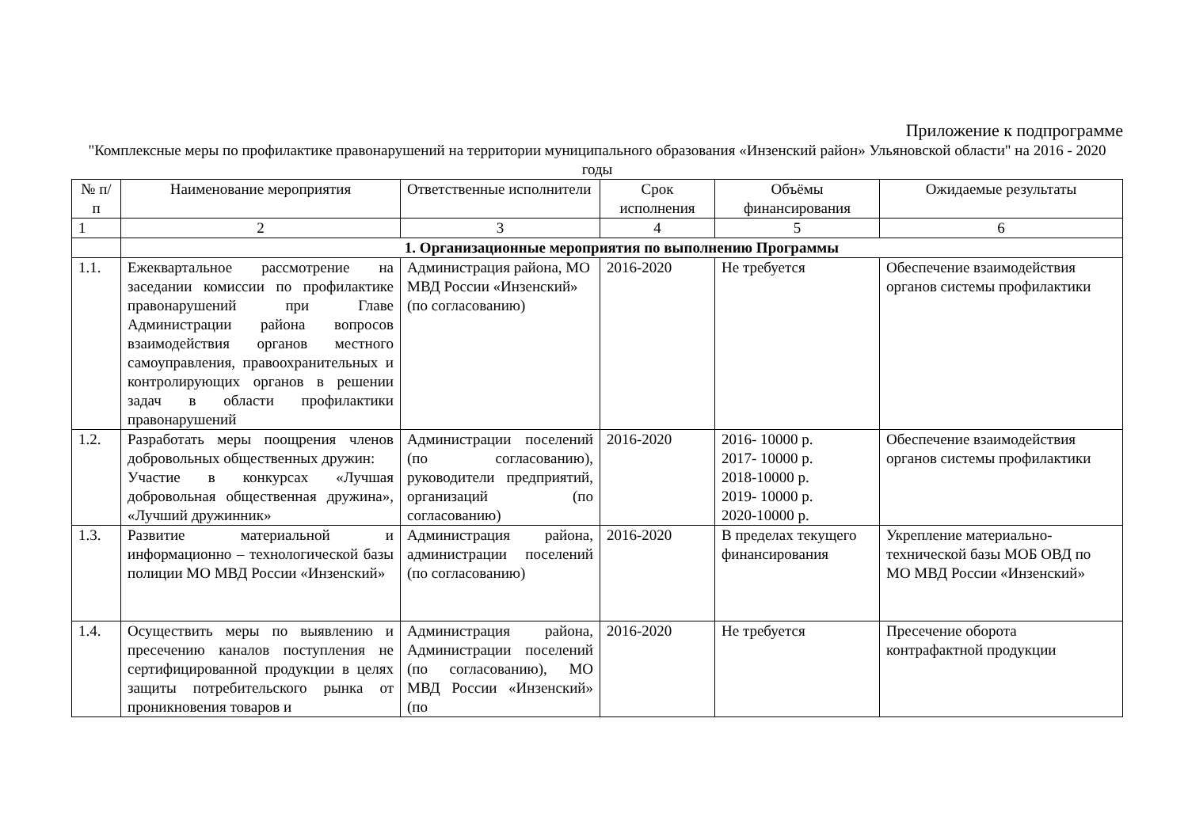Приложение к подпрограмме
"Комплексные меры по профилактике правонарушений на территории муниципального образования «Инзенский район» Ульяновской области" на 2016 - 2020 годы
| № п/п | Наименование мероприятия | Ответственные исполнители | Срок исполнения | Объёмы финансирования | Ожидаемые результаты |
| --- | --- | --- | --- | --- | --- |
| 1 | 2 | 3 | 4 | 5 | 6 |
| | 1. Организационные мероприятия по выполнению Программы | | | | |
| 1.1. | Ежеквартальное рассмотрение на заседании комиссии по профилактике правонарушений при Главе Администрации района вопросов взаимодействия органов местного самоуправления, правоохранительных и контролирующих органов в решении задач в области профилактики правонарушений | Администрация района, МО МВД России «Инзенский» (по согласованию) | 2016-2020 | Не требуется | Обеспечение взаимодействия органов системы профилактики |
| 1.2. | Разработать меры поощрения членов добровольных общественных дружин: Участие в конкурсах «Лучшая добровольная общественная дружина», «Лучший дружинник» | Администрации поселений (по согласованию), руководители предприятий, организаций (по согласованию) | 2016-2020 | 2016- 10000 р. 2017- 10000 р. 2018-10000 р. 2019- 10000 р. 2020-10000 р. | Обеспечение взаимодействия органов системы профилактики |
| 1.3. | Развитие материальной и информационно – технологической базы полиции МО МВД России «Инзенский» | Администрация района, администрации поселений (по согласованию) | 2016-2020 | В пределах текущего финансирования | Укрепление материально-технической базы МОБ ОВД по МО МВД России «Инзенский» |
| 1.4. | Осуществить меры по выявлению и пресечению каналов поступления не сертифицированной продукции в целях защиты потребительского рынка от проникновения товаров и | Администрация района, Администрации поселений (по согласованию), МО МВД России «Инзенский» (по | 2016-2020 | Не требуется | Пресечение оборота контрафактной продукции |